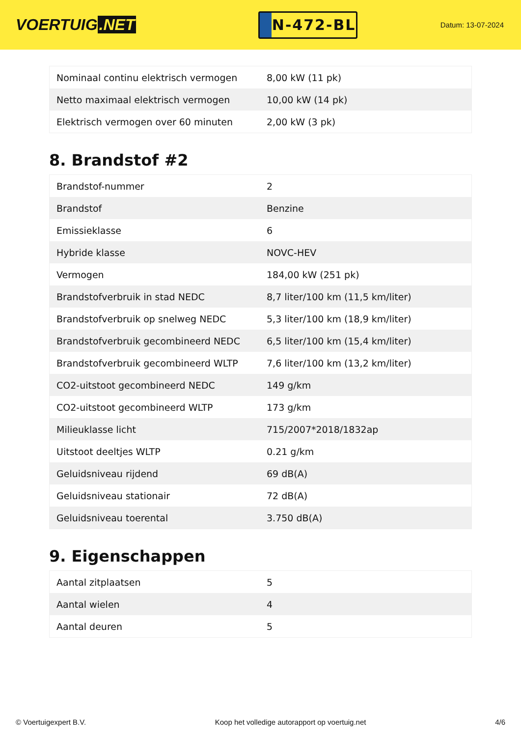VOERTUIG.NET
N-472-BL
Datum: 13-07-2024
| Nominaal continu elektrisch vermogen | 8,00 kW (11 pk) |
| Netto maximaal elektrisch vermogen | 10,00 kW (14 pk) |
| Elektrisch vermogen over 60 minuten | 2,00 kW (3 pk) |
8. Brandstof #2
| Brandstof-nummer | 2 |
| Brandstof | Benzine |
| Emissieklasse | 6 |
| Hybride klasse | NOVC-HEV |
| Vermogen | 184,00 kW (251 pk) |
| Brandstofverbruik in stad NEDC | 8,7 liter/100 km (11,5 km/liter) |
| Brandstofverbruik op snelweg NEDC | 5,3 liter/100 km (18,9 km/liter) |
| Brandstofverbruik gecombineerd NEDC | 6,5 liter/100 km (15,4 km/liter) |
| Brandstofverbruik gecombineerd WLTP | 7,6 liter/100 km (13,2 km/liter) |
| CO2-uitstoot gecombineerd NEDC | 149 g/km |
| CO2-uitstoot gecombineerd WLTP | 173 g/km |
| Milieuklasse licht | 715/2007*2018/1832ap |
| Uitstoot deeltjes WLTP | 0.21 g/km |
| Geluidsniveau rijdend | 69 dB(A) |
| Geluidsniveau stationair | 72 dB(A) |
| Geluidsniveau toerental | 3.750 dB(A) |
9. Eigenschappen
| Aantal zitplaatsen | 5 |
| Aantal wielen | 4 |
| Aantal deuren | 5 |
© Voertuigexpert B.V. Koop het volledige autorapport op voertuig.net 4/6